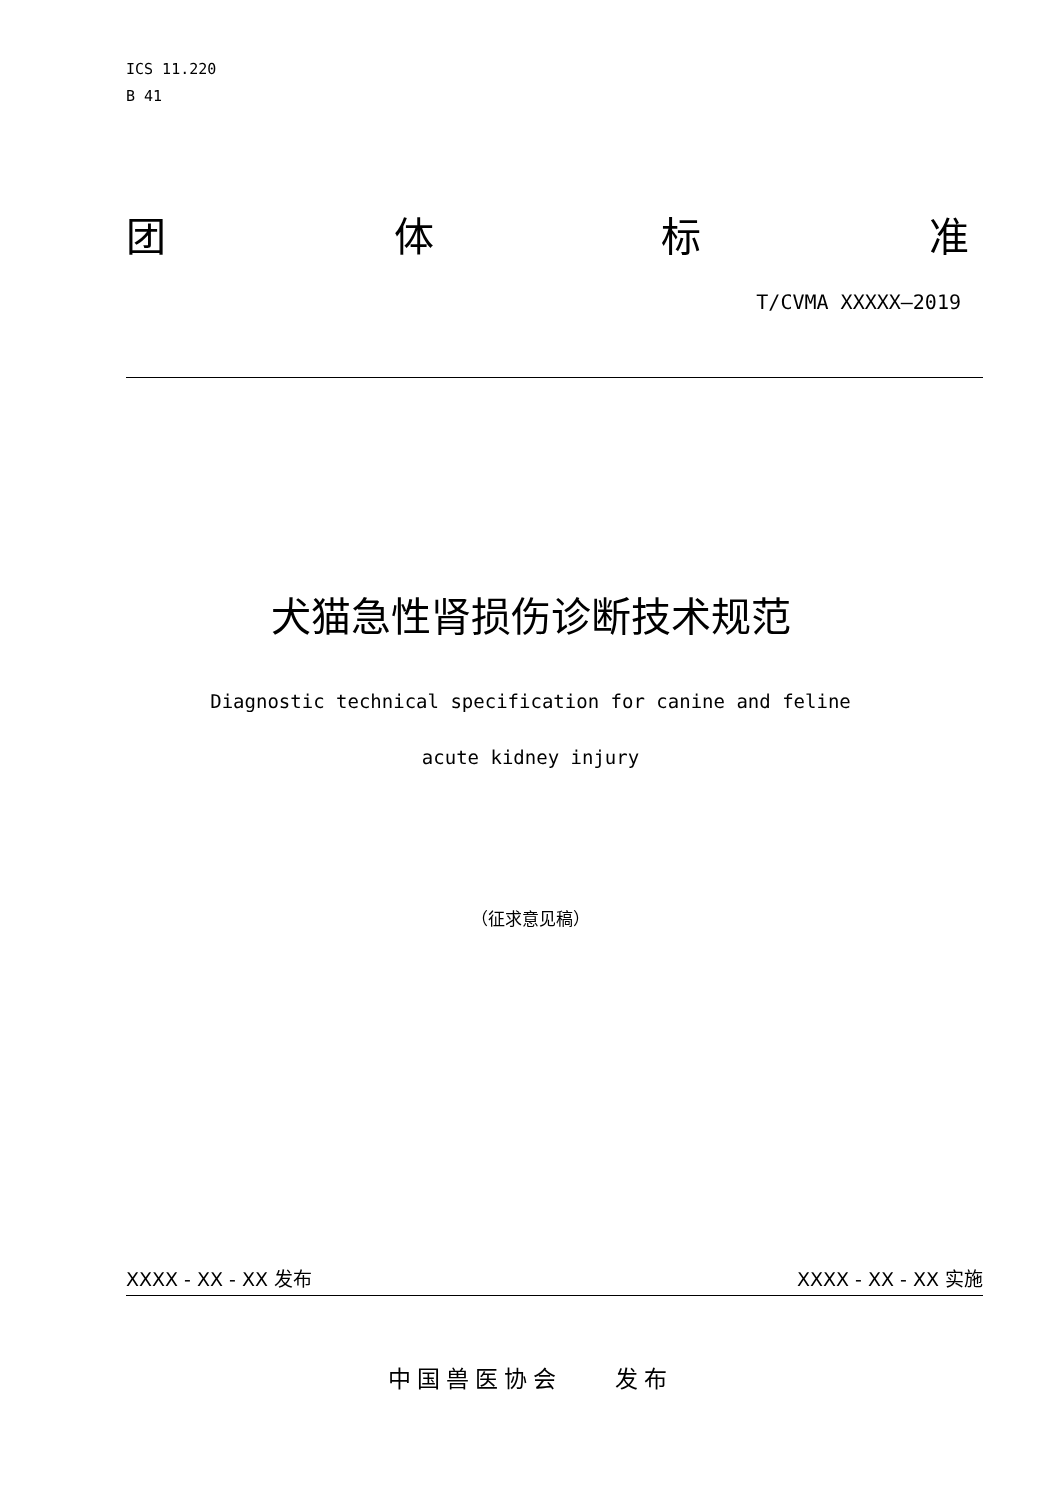ICS 11.220
B 41
团 体 标 准
T/CVMA XXXXX—2019
犬猫急性肾损伤诊断技术规范
Diagnostic technical specification for canine and feline
acute kidney injury
（征求意见稿）
XXXX - XX - XX 发布 XXXX - XX - XX 实施
中国兽医协会 发布